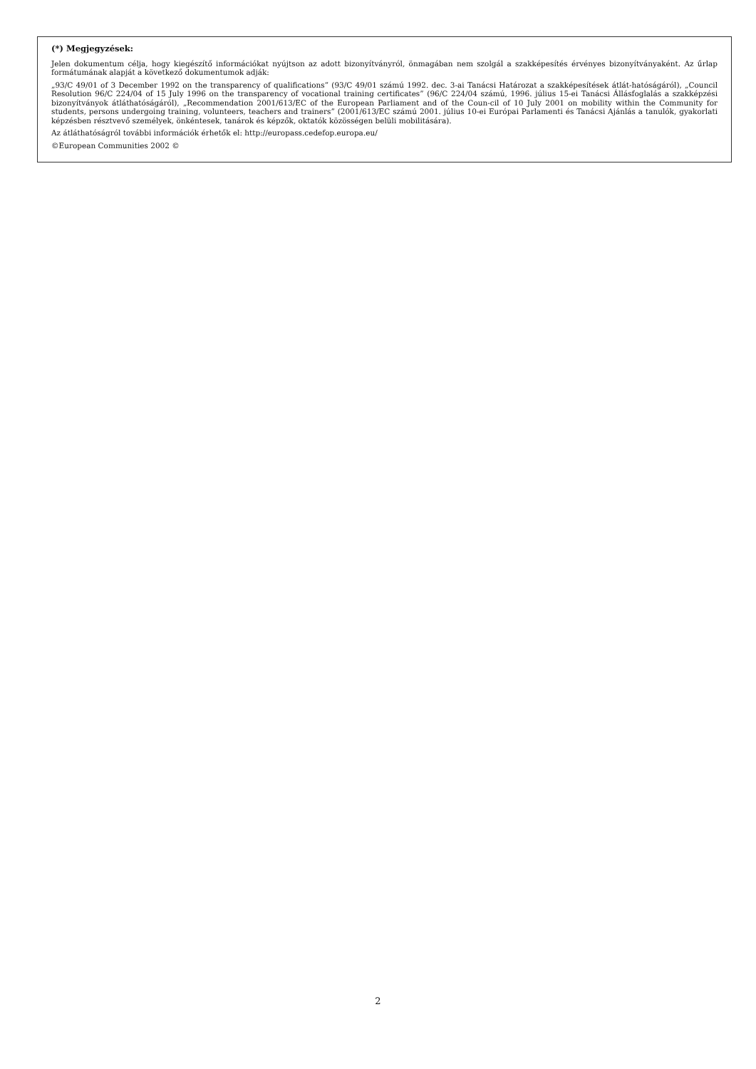(*) Megjegyzések:
Jelen dokumentum célja, hogy kiegészítő információkat nyújtson az adott bizonyítványról, önmagában nem szolgál a szakképesítés érvényes bizonyítványaként. Az űrlap formátumának alapját a következő dokumentumok adják:
„93/C 49/01 of 3 December 1992 on the transparency of qualifications” (93/C 49/01 számú 1992. dec. 3-ai Tanácsi Határozat a szakképesítések átlát-hatóságáról), „Council Resolution 96/C 224/04 of 15 July 1996 on the transparency of vocational training certificates” (96/C 224/04 számú, 1996. július 15-ei Tanácsi Állásfoglalás a szakképzési bizonyítványok átláthatóságáról), „Recommendation 2001/613/EC of the European Parliament and of the Coun-cil of 10 July 2001 on mobility within the Community for students, persons undergoing training, volunteers, teachers and trainers” (2001/613/EC számú 2001. július 10-ei Európai Parlamenti és Tanácsi Ajánlás a tanulók, gyakorlati képzésben résztvevő személyek, önkéntesek, tanárok és képzők, oktatók közösségen belüli mobilitására).
Az átláthatóságról további információk érhetők el: http://europass.cedefop.europa.eu/
©European Communities 2002 ©
2